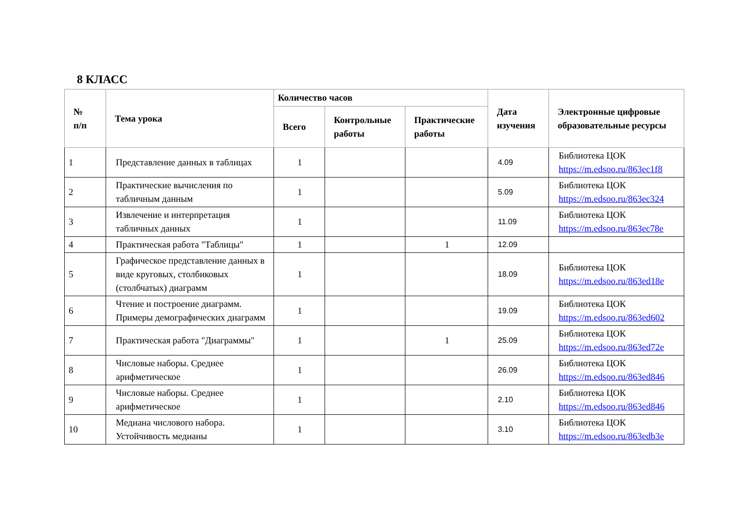8 КЛАСС
| № п/п | Тема урока | Количество часов | | | Дата изучения | Электронные цифровые образовательные ресурсы |
| --- | --- | --- | --- | --- | --- | --- |
| | | Всего | Контрольные работы | Практические работы | | |
| 1 | Представление данных в таблицах | 1 | | | 4.09 | Библиотека ЦОК https://m.edsoo.ru/863ec1f8 |
| 2 | Практические вычисления по табличным данным | 1 | | | 5.09 | Библиотека ЦОК https://m.edsoo.ru/863ec324 |
| 3 | Извлечение и интерпретация табличных данных | 1 | | | 11.09 | Библиотека ЦОК https://m.edsoo.ru/863ec78e |
| 4 | Практическая работа "Таблицы" | 1 | | 1 | 12.09 | |
| 5 | Графическое представление данных в виде круговых, столбиковых (столбчатых) диаграмм | 1 | | | 18.09 | Библиотека ЦОК https://m.edsoo.ru/863ed18e |
| 6 | Чтение и построение диаграмм. Примеры демографических диаграмм | 1 | | | 19.09 | Библиотека ЦОК https://m.edsoo.ru/863ed602 |
| 7 | Практическая работа "Диаграммы" | 1 | | 1 | 25.09 | Библиотека ЦОК https://m.edsoo.ru/863ed72e |
| 8 | Числовые наборы. Среднее арифметическое | 1 | | | 26.09 | Библиотека ЦОК https://m.edsoo.ru/863ed846 |
| 9 | Числовые наборы. Среднее арифметическое | 1 | | | 2.10 | Библиотека ЦОК https://m.edsoo.ru/863ed846 |
| 10 | Медиана числового набора. Устойчивость медианы | 1 | | | 3.10 | Библиотека ЦОК https://m.edsoo.ru/863edb3e |